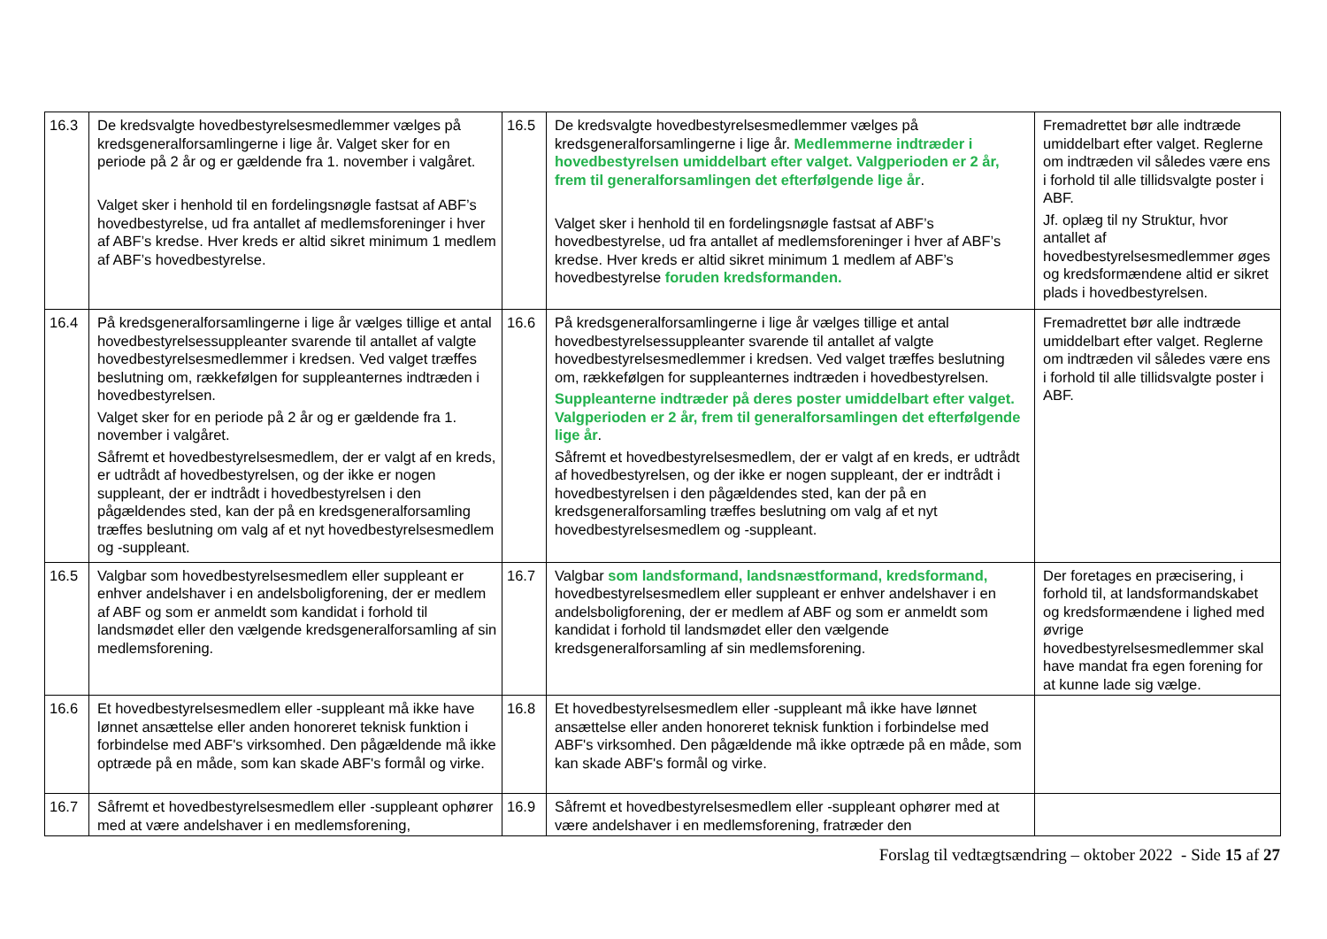| 16.3 | De kredsvalgte hovedbestyrelsesmedlemmer vælges på kredsgeneralforsamlingerne i lige år. Valget sker for en periode på 2 år og er gældende fra 1. november i valgåret. Valget sker i henhold til en fordelingsnøgle fastsat af ABF’s hovedbestyrelse, ud fra antallet af medlemsforeninger i hver af ABF’s kredse. Hver kreds er altid sikret minimum 1 medlem af ABF’s hovedbestyrelse. | 16.5 | De kredsvalgte hovedbestyrelsesmedlemmer vælges på kredsgeneralforsamlingerne i lige år. Medlemmerne indtræder i hovedbestyrelsen umiddelbart efter valget. Valgperioden er 2 år, frem til generalforsamlingen det efterfølgende lige år . Valget sker i henhold til en fordelingsnøgle fastsat af ABF’s hovedbestyrelse, ud fra antallet af medlemsforeninger i hver af ABF’s kredse. Hver kreds er altid sikret minimum 1 medlem af ABF’s hovedbestyrelse foruden kredsformanden. | Fremadrettet bør alle indtræde umiddelbart efter valget. Reglerne om indtræden vil således være ens i forhold til alle tillidsvalgte poster i ABF. Jf. oplæg til ny Struktur, hvor antallet af hovedbestyrelsesmedlemmer øges og kredsformændene altid er sikret plads i hovedbestyrelsen. |
| 16.4 | På kredsgeneralforsamlingerne i lige år vælges tillige et antal hovedbestyrelsessuppleanter svarende til antallet af valgte hovedbestyrelsesmedlemmer i kredsen. Ved valget træffes beslutning om, rækkefølgen for suppleanternes indtræden i hovedbestyrelsen. Valget sker for en periode på 2 år og er gældende fra 1. november i valgåret. Såfremt et hovedbestyrelsesmedlem, der er valgt af en kreds, er udtrådt af hovedbestyrelsen, og der ikke er nogen suppleant, der er indtrådt i hovedbestyrelsen i den pågældendes sted, kan der på en kredsgeneralforsamling træffes beslutning om valg af et nyt hovedbestyrelsesmedlem og -suppleant. | 16.6 | På kredsgeneralforsamlingerne i lige år vælges tillige et antal hovedbestyrelsessuppleanter svarende til antallet af valgte hovedbestyrelsesmedlemmer i kredsen. Ved valget træffes beslutning om, rækkefølgen for suppleanternes indtræden i hovedbestyrelsen. Suppleanterne indtræder på deres poster umiddelbart efter valget. Valgperioden er 2 år, frem til generalforsamlingen det efterfølgende lige år . Såfremt et hovedbestyrelsesmedlem, der er valgt af en kreds, er udtrådt af hovedbestyrelsen, og der ikke er nogen suppleant, der er indtrådt i hovedbestyrelsen i den pågældendes sted, kan der på en kredsgeneralforsamling træffes beslutning om valg af et nyt hovedbestyrelsesmedlem og -suppleant. | Fremadrettet bør alle indtræde umiddelbart efter valget. Reglerne om indtræden vil således være ens i forhold til alle tillidsvalgte poster i ABF. |
| 16.5 | Valgbar som hovedbestyrelsesmedlem eller suppleant er enhver andelshaver i en andelsboligforening, der er medlem af ABF og som er anmeldt som kandidat i forhold til landsmødet eller den vælgende kredsgeneralforsamling af sin medlemsforening. | 16.7 | Valgbar som landsformand, landsnæstformand, kredsformand, hovedbestyrelsesmedlem eller suppleant er enhver andelshaver i en andelsboligforening, der er medlem af ABF og som er anmeldt som kandidat i forhold til landsmødet eller den vælgende kredsgeneralforsamling af sin medlemsforening. | Der foretages en præcisering, i forhold til, at landsformandskabet og kredsformændene i lighed med øvrige hovedbestyrelsesmedlemmer skal have mandat fra egen forening for at kunne lade sig vælge. |
| 16.6 | Et hovedbestyrelsesmedlem eller -suppleant må ikke have lønnet ansættelse eller anden honoreret teknisk funktion i forbindelse med ABF's virksomhed. Den pågældende må ikke optræde på en måde, som kan skade ABF's formål og virke. | 16.8 | Et hovedbestyrelsesmedlem eller -suppleant må ikke have lønnet ansættelse eller anden honoreret teknisk funktion i forbindelse med ABF's virksomhed. Den pågældende må ikke optræde på en måde, som kan skade ABF's formål og virke. | |
| 16.7 | Såfremt et hovedbestyrelsesmedlem eller -suppleant ophører med at være andelshaver i en medlemsforening, | 16.9 | Såfremt et hovedbestyrelsesmedlem eller -suppleant ophører med at være andelshaver i en medlemsforening, fratræder den | |
Forslag til vedtægtsændring – oktober 2022 - Side 15 af 27